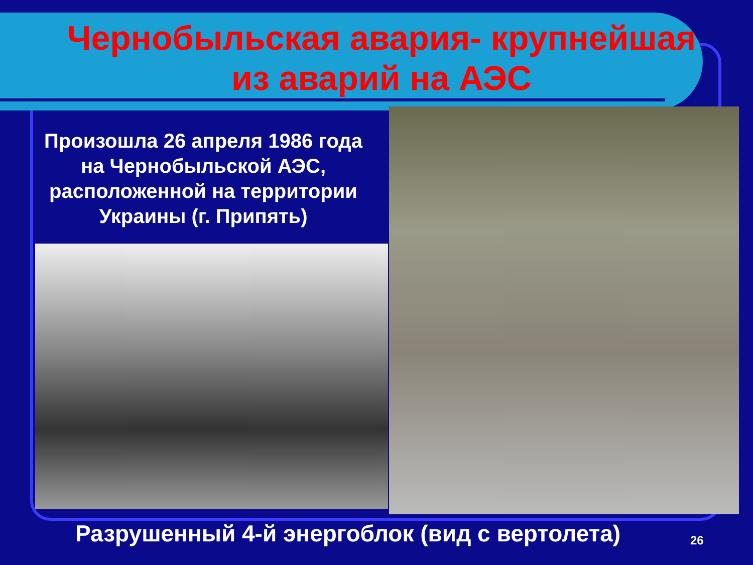Чернобыльская авария- крупнейшая из аварий на АЭС
Произошла 26 апреля 1986 года на Чернобыльской АЭС, расположенной на территории Украины (г. Припять)
Разрушенный 4-й энергоблок (вид с вертолета)
26